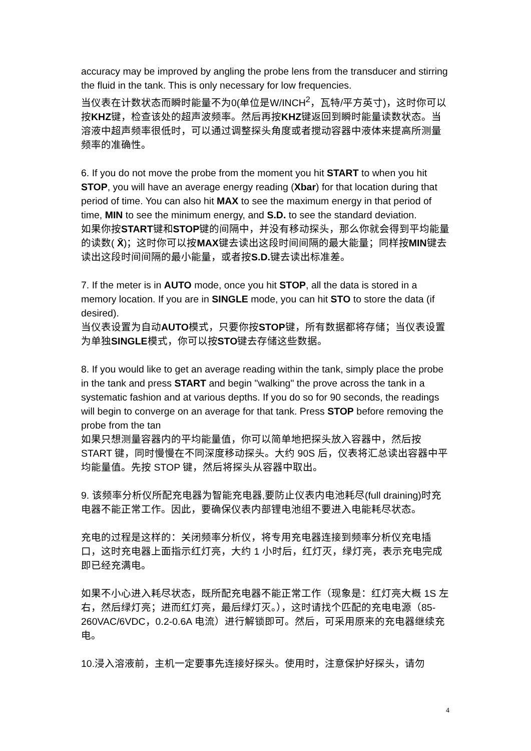accuracy may be improved by angling the probe lens from the transducer and stirring the fluid in the tank. This is only necessary for low frequencies.
当仪表在计数状态而瞬时能量不为0(单位是W/INCH<sup>2</sup>，瓦特/平方英寸)，这时你可以按KHZ键，检查该处的超声波频率。然后再按KHZ键返回到瞬时能量读数状态。当溶液中超声频率很低时，可以通过调整探头角度或者搅动容器中液体来提高所测量频率的准确性。
6. If you do not move the probe from the moment you hit START to when you hit STOP, you will have an average energy reading (Xbar) for that location during that period of time. You can also hit MAX to see the maximum energy in that period of time, MIN to see the minimum energy, and S.D. to see the standard deviation.
如果你按START键和STOP键的间隔中，并没有移动探头，那么你就会得到平均能量的读数( X̄)；这时你可以按MAX键去读出这段时间间隔的最大能量；同样按MIN键去读出这段时间间隔的最小能量，或者按S.D. 键去读出标准差。
7. If the meter is in AUTO mode, once you hit STOP, all the data is stored in a memory location. If you are in SINGLE mode, you can hit STO to store the data (if desired).
当仪表设置为自动AUTO模式，只要你按STOP键，所有数据都将存储；当仪表设置为单独SINGLE模式，你可以按STO键去存储这些数据。
8. If you would like to get an average reading within the tank, simply place the probe in the tank and press START and begin "walking" the prove across the tank in a systematic fashion and at various depths. If you do so for 90 seconds, the readings will begin to converge on an average for that tank. Press STOP before removing the probe from the tan
如果只想测量容器内的平均能量值，你可以简单地把探头放入容器中，然后按 START 键，同时慢慢在不同深度移动探头。大约 90S 后，仪表将汇总读出容器中平均能量值。先按 STOP 键，然后将探头从容器中取出。
9. 该频率分析仪所配充电器为智能充电器,要防止仪表内电池耗尽(full draining)时充电器不能正常工作。因此，要确保仪表内部锂电池组不要进入电能耗尽状态。
充电的过程是这样的：关闭频率分析仪，将专用充电器连接到频率分析仪充电插口，这时充电器上面指示红灯亮，大约 1 小时后，红灯灭，绿灯亮，表示充电完成即已经充满电。
如果不小心进入耗尽状态，既所配充电器不能正常工作（现象是：红灯亮大概 1S 左右，然后绿灯亮；进而红灯亮，最后绿灯灭。），这时请找个匹配的充电电源（85-260VAC/6VDC，0.2-0.6A 电流）进行解锁即可。然后，可采用原来的充电器继续充电。
10.浸入溶液前，主机一定要事先连接好探头。使用时，注意保护好探头，请勿
4